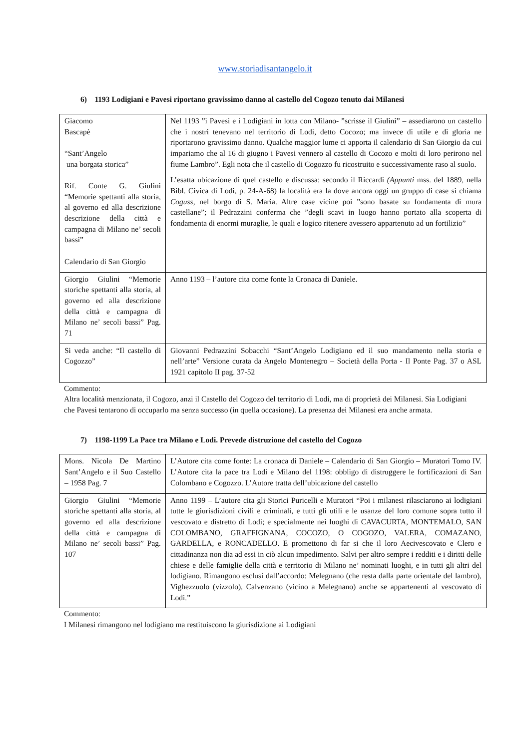www.storiadisantangelo.it
6) 1193 Lodigiani e Pavesi riportano gravissimo danno al castello del Cogozo tenuto dai Milanesi
| Giacomo Bascapè “Sant’Angelo una borgata storica” Rif. Conte G. Giulini “Memorie spettanti alla storia, al governo ed alla descrizione descrizione della città e campagna di Milano ne’ secoli bassi” Calendario di San Giorgio | Nel 1193 ”i Pavesi e i Lodigiani in lotta con Milano- ”scrisse il Giulini” – assediarono un castello che i nostri tenevano nel territorio di Lodi, detto Cocozo; ma invece di utile e di gloria ne riportarono gravissimo danno. Qualche maggior lume ci apporta il calendario di San Giorgio da cui impariamo che al 16 di giugno i Pavesi vennero al castello di Cocozo e molti di loro perirono nel fiume Lambro”. Egli nota che il castello di Cogozzo fu ricostruito e successivamente raso al suolo. L’esatta ubicazione di quel castello e discussa: secondo il Riccardi (Appunti mss. del 1889, nella Bibl. Civica di Lodi, p. 24-A-68) la località era la dove ancora oggi un gruppo di case si chiama Coguss, nel borgo di S. Maria. Altre case vicine poi ”sono basate su fondamenta di mura castellane”; il Pedrazzini conferma che ”degli scavi in luogo hanno portato alla scoperta di fondamenta di enormi muraglie, le quali e logico ritenere avessero appartenuto ad un fortilizio” |
| Giorgio Giulini “Memorie storiche spettanti alla storia, al governo ed alla descrizione della città e campagna di Milano ne’ secoli bassi” Pag. 71 | Anno 1193 – l’autore cita come fonte la Cronaca di Daniele. |
| Si veda anche: “Il castello di Cogozzo” | Giovanni Pedrazzini Sobacchi “Sant’Angelo Lodigiano ed il suo mandamento nella storia e nell’arte” Versione curata da Angelo Montenegro – Società della Porta - Il Ponte Pag. 37 o ASL 1921 capitolo II pag. 37-52 |
Commento:
Altra località menzionata, il Cogozo, anzi il Castello del Cogozo del territorio di Lodi, ma di proprietà dei Milanesi. Sia Lodigiani che Pavesi tentarono di occuparlo ma senza successo (in quella occasione). La presenza dei Milanesi era anche armata.
7) 1198-1199 La Pace tra Milano e Lodi. Prevede distruzione del castello del Cogozo
| Mons. Nicola De Martino Sant’Angelo e il Suo Castello – 1958 Pag. 7 | L’Autore cita come fonte: La cronaca di Daniele – Calendario di San Giorgio – Muratori Tomo IV. L’Autore cita la pace tra Lodi e Milano del 1198: obbligo di distruggere le fortificazioni di San Colombano e Cogozzo. L’Autore tratta dell’ubicazione del castello |
| Giorgio Giulini “Memorie storiche spettanti alla storia, al governo ed alla descrizione della città e campagna di Milano ne’ secoli bassi” Pag. 107 | Anno 1199 – L’autore cita gli Storici Puricelli e Muratori “Poi i milanesi rilasciarono ai lodigiani tutte le giurisdizioni civili e criminali, e tutti gli utili e le usanze del loro comune sopra tutto il vescovato e distretto di Lodi; e specialmente nei luoghi di CAVACURTA, MONTEMALO, SAN COLOMBANO, GRAFFIGNANA, COCOZO, O COGOZO, VALERA, COMAZANO, GARDELLA, e RONCADELLO. E promettono di far si che il loro Aecivescovato e Clero e cittadinanza non dia ad essi in ciò alcun impedimento. Salvi per altro sempre i redditi e i diritti delle chiese e delle famiglie della città e territorio di Milano ne’ nominati luoghi, e in tutti gli altri del lodigiano. Rimangono esclusi dall’accordo: Melegnano (che resta dalla parte orientale del lambro), Vighezzuolo (vizzolo), Calvenzano (vicino a Melegnano) anche se appartenenti al vescovato di Lodi.” |
Commento:
I Milanesi rimangono nel lodigiano ma restituiscono la giurisdizione ai Lodigiani